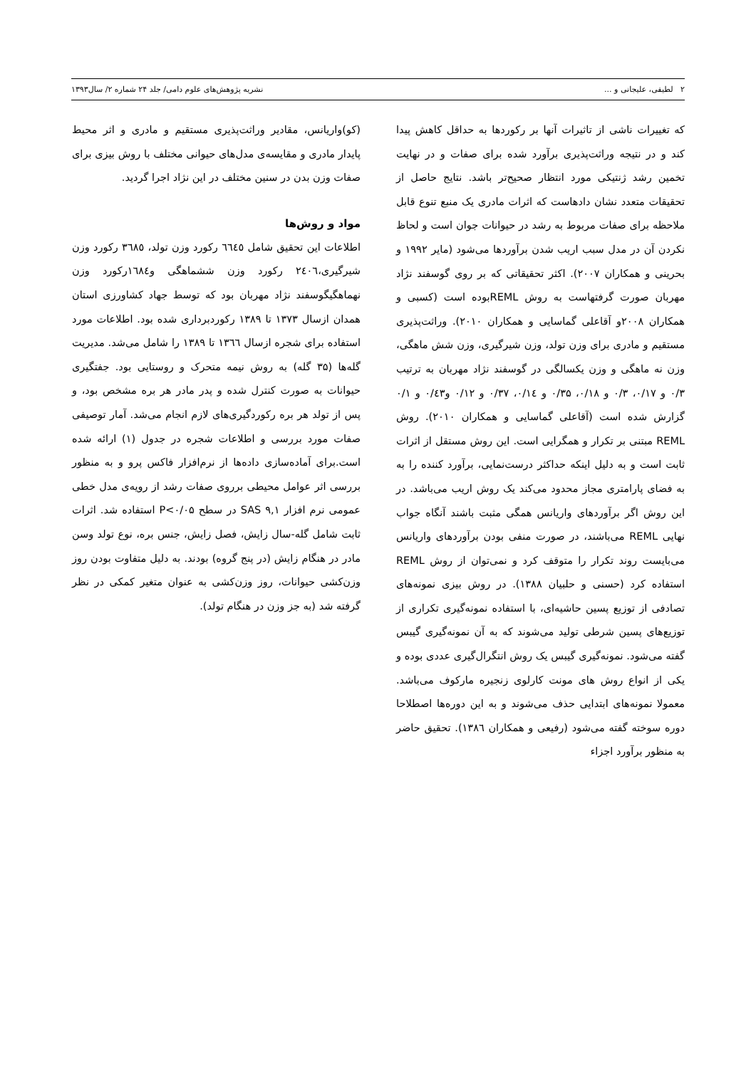۲ لطیفی، علیجانی و ... نشریه پژوهش‌های علوم دامی/ جلد ۲۴ شماره ۲/ سال۱۳۹۳
که تغییرات ناشی از تاثیرات آنها بر رکوردها به حداقل کاهش پیدا کند و در نتیجه وراثت‌پذیری برآورد شده برای صفات و در نهایت تخمین رشد ژنتیکی مورد انتظار صحیح‌تر باشد. نتایج حاصل از تحقیقات متعدد نشان دادهاست که اثرات مادری یک منبع تنوع قابل ملاحظه برای صفات مربوط به رشد در حیوانات جوان است و لحاظ نکردن آن در مدل سبب اریب شدن برآوردها می‌شود (مایر ۱۹۹۲ و بحرینی و همکاران ۲۰۰۷). اکثر تحقیقاتی که بر روی گوسفند نژاد مهربان صورت گرفتهاست به روش REMLبوده است (کسبی و همکاران ۲۰۰۸و آقاعلی گماسایی و همکاران ۲۰۱۰). وراثت‌پذیری مستقیم و مادری برای وزن تولد، وزن شیرگیری، وزن شش ماهگی، وزن نه ماهگی و وزن یکسالگی در گوسفند نژاد مهربان به ترتیب ۰/۳ و ۰/۱۷، ۰/۳ و ۰/۱۸، ۰/۳۵ و ۰/۱٤، ۰/۳۷ و ۰/۱۲ و۰/٤۳ و ۰/۱ گزارش شده است (آقاعلی گماسایی و همکاران ۲۰۱۰). روش REML مبتنی بر تکرار و همگرایی است. این روش مستقل از اثرات ثابت است و به دلیل اینکه حداکثر درست‌نمایی، برآورد کننده را به به فضای پارامتری مجاز محدود می‌کند یک روش اریب می‌باشد. در این روش اگر برآوردهای واریانس همگی مثبت باشند آنگاه جواب نهایی REML می‌باشند، در صورت منفی بودن برآوردهای واریانس می‌بایست روند تکرار را متوقف کرد و نمی‌توان از روش REML استفاده کرد (حسنی و حلبیان ۱۳۸۸). در روش بیزی نمونه‌های تصادفی از توزیع پسین حاشیه‌ای، با استفاده نمونه‌گیری تکراری از توزیع‌های پسین شرطی تولید می‌شوند که به آن نمونه‌گیری گیبس گفته می‌شود. نمونه‌گیری گیبس یک روش انتگرال‌گیری عددی بوده و یکی از انواع روش های مونت کارلوی زنجیره مارکوف می‌باشد. معمولا نمونه‌های ابتدایی حذف می‌شوند و به این دوره‌ها اصطلاحا دوره سوخته گفته می‌شود (رفیعی و همکاران ۱۳۸٦). تحقیق حاضر به منظور برآورد اجزاء
(کو)واریانس، مقادیر وراثت‌پذیری مستقیم و مادری و اثر محیط پایدار مادری و مقایسه‌ی مدل‌های حیوانی مختلف با روش بیزی برای صفات وزن بدن در سنین مختلف در این نژاد اجرا گردید.
مواد و روش‌ها
اطلاعات این تحقیق شامل ٦٦٤٥ رکورد وزن تولد، ۳٦۸٥ رکورد وزن شیرگیری،۲٤۰٦ رکورد وزن ششماهگی و۱٦۸٤رکورد وزن نهماهگیگوسفند نژاد مهربان بود که توسط جهاد کشاورزی استان همدان ازسال ۱۳۷۳ تا ۱۳۸۹ رکوردبرداری شده بود. اطلاعات مورد استفاده برای شجره ازسال ۱۳٦٦ تا ۱۳۸۹ را شامل می‌شد. مدیریت گله‌ها (۳۵ گله) به روش نیمه متحرک و روستایی بود. جفتگیری حیوانات به صورت کنترل شده و پدر مادر هر بره مشخص بود، و پس از تولد هر بره رکوردگیری‌های لازم انجام می‌شد. آمار توصیفی صفات مورد بررسی و اطلاعات شجره در جدول (۱) ارائه شده است.برای آماده‌سازی داده‌ها از نرم‌افزار فاکس پرو و به منظور بررسی اثر عوامل محیطی برروی صفات رشد از رویه‌ی مدل خطی عمومی نرم افزار SAS ۹,۱ در سطح P<۰/۰۵ استفاده شد. اثرات ثابت شامل گله-سال زایش، فصل زایش، جنس بره، نوع تولد وسن مادر در هنگام زایش (در پنج گروه) بودند. به دلیل متفاوت بودن روز وزن‌کشی حیوانات، روز وزن‌کشی به عنوان متغیر کمکی در نظر گرفته شد (به جز وزن در هنگام تولد).